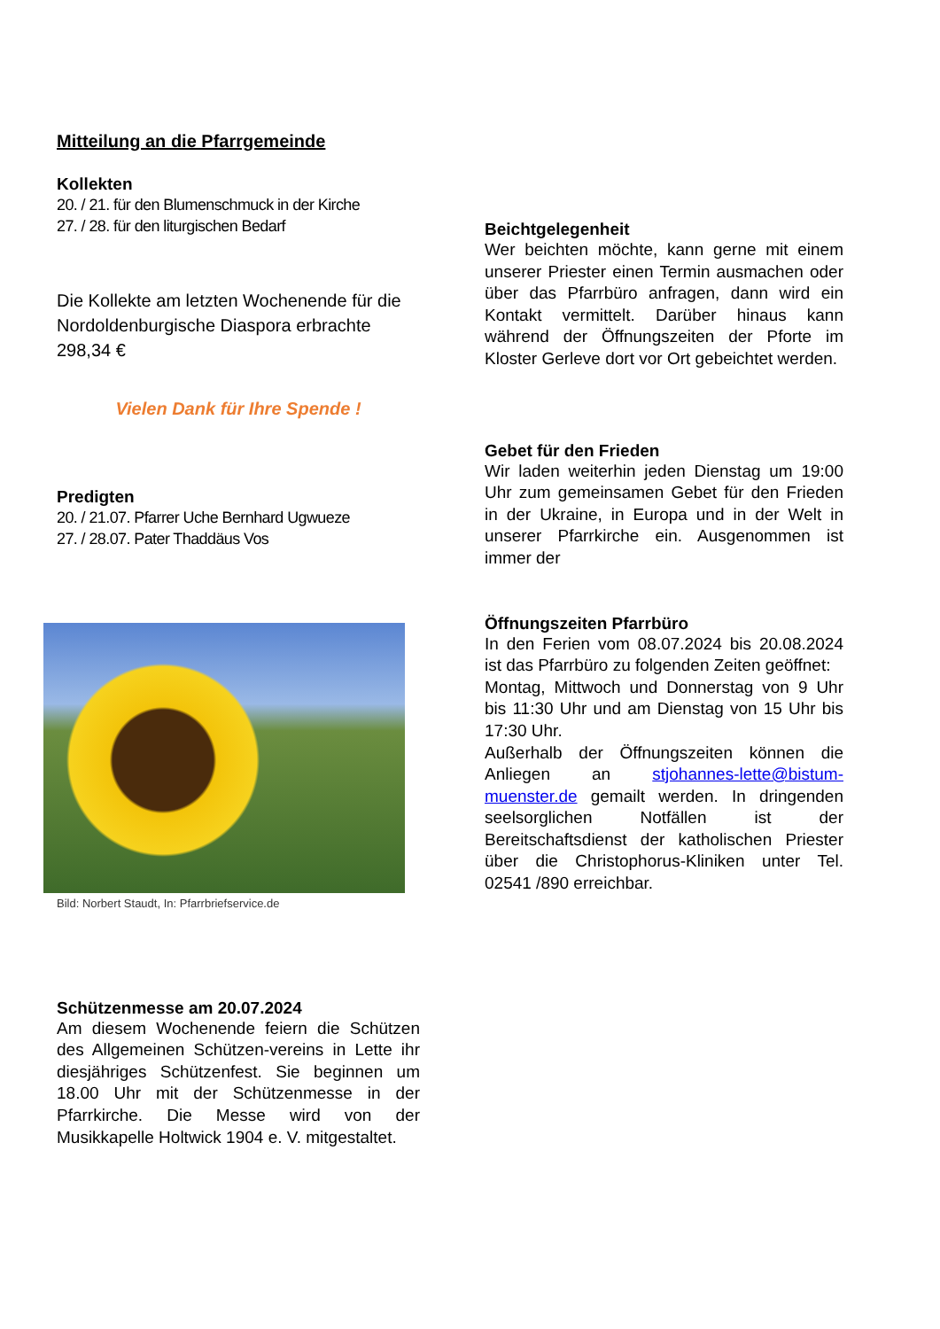Mitteilung an die Pfarrgemeinde
Kollekten
20. / 21. für den Blumenschmuck in der Kirche
27. / 28. für den liturgischen Bedarf
Die Kollekte am letzten Wochenende für die Nordoldenburgische Diaspora erbrachte 298,34 €
Vielen Dank für Ihre Spende !
Predigten
20. / 21.07. Pfarrer Uche Bernhard Ugwueze
27. / 28.07. Pater Thaddäus Vos
Bild: Norbert Staudt, In: Pfarrbriefservice.de
Schützenmesse am 20.07.2024
Am diesem Wochenende feiern die Schützen des Allgemeinen Schützen-vereins in Lette ihr diesjähriges Schützenfest. Sie beginnen um 18.00 Uhr mit der Schützenmesse in der Pfarrkirche. Die Messe wird von der Musikkapelle Holtwick 1904 e. V. mitgestaltet.
Beichtgelegenheit
Wer beichten möchte, kann gerne mit einem unserer Priester einen Termin ausmachen oder über das Pfarrbüro anfragen, dann wird ein Kontakt vermittelt. Darüber hinaus kann während der Öffnungszeiten der Pforte im Kloster Gerleve dort vor Ort gebeichtet werden.
Gebet für den Frieden
Wir laden weiterhin jeden Dienstag um 19:00 Uhr zum gemeinsamen Gebet für den Frieden in der Ukraine, in Europa und in der Welt in unserer Pfarrkirche ein. Ausgenommen ist immer der
Öffnungszeiten Pfarrbüro
In den Ferien vom 08.07.2024 bis 20.08.2024 ist das Pfarrbüro zu folgenden Zeiten geöffnet:
Montag, Mittwoch und Donnerstag von 9 Uhr bis 11:30 Uhr und am Dienstag von 15 Uhr bis 17:30 Uhr.
Außerhalb der Öffnungszeiten können die Anliegen an stjohannes-lette@bistum-muenster.de gemailt werden. In dringenden seelsorglichen Notfällen ist der Bereitschaftsdienst der katholischen Priester über die Christophorus-Kliniken unter Tel. 02541 /890 erreichbar.